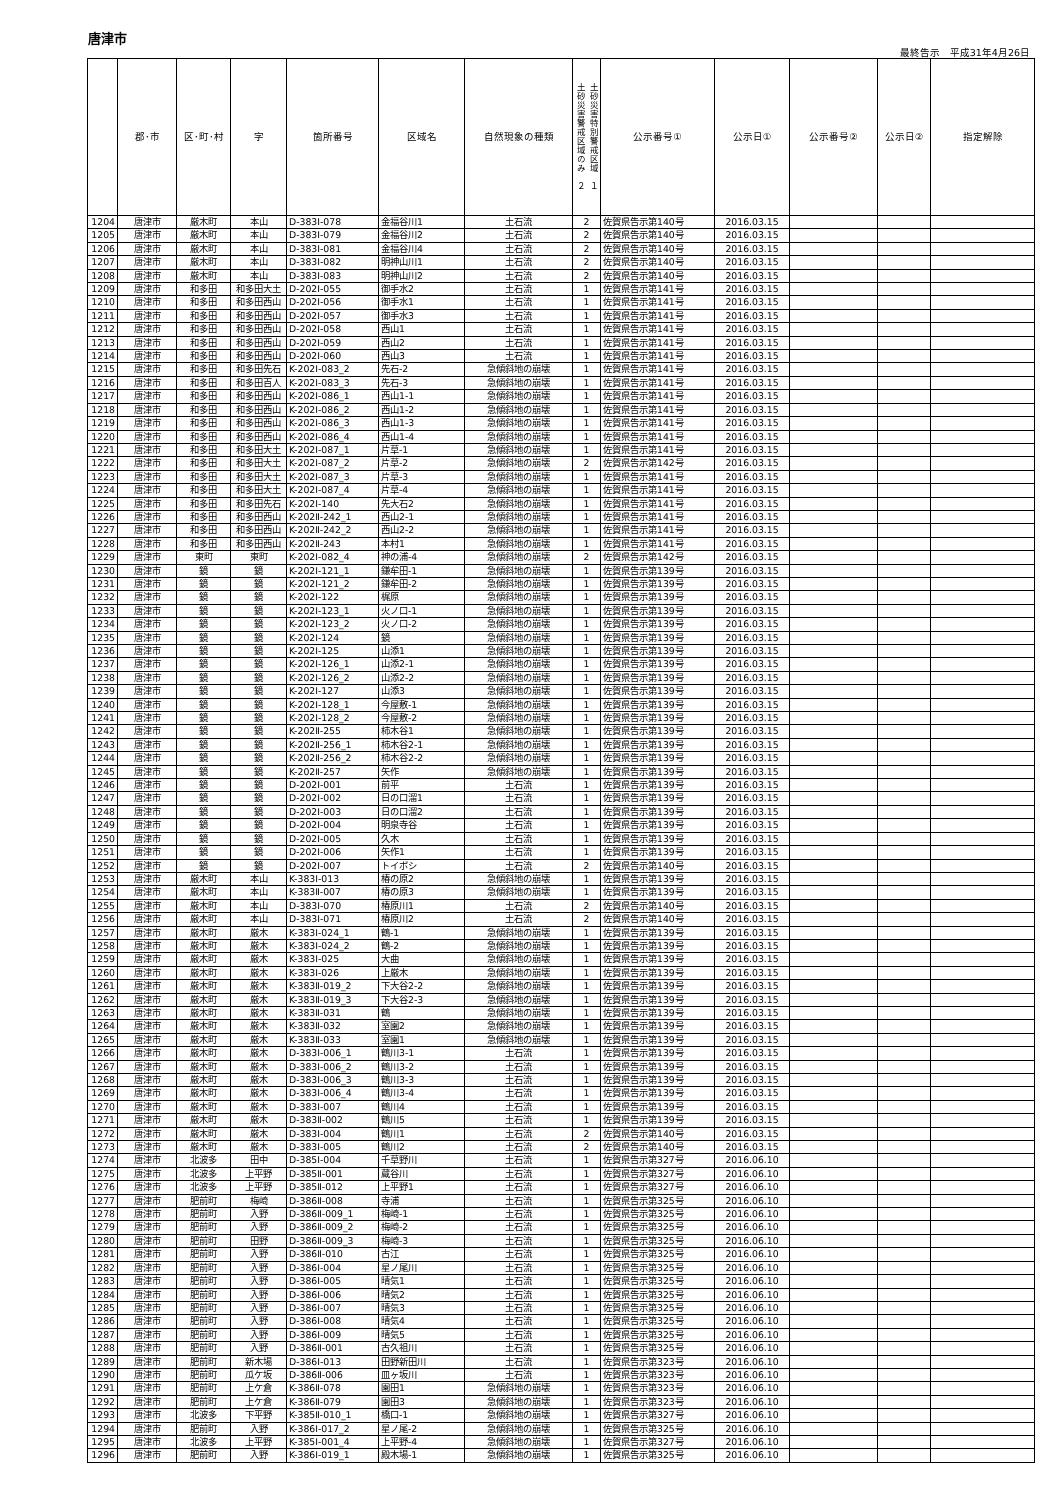唐津市
最終告示　平成31年4月26日
| | 郡･市 | 区･町･村 | 字 | 箇所番号 | 区域名 | 自然現象の種類 | 土砂災害警戒区域のみ ２ 土砂災害特別警戒区域 １ | 公示番号① | 公示日① | 公示番号② | 公示日② | 指定解除 |
| --- | --- | --- | --- | --- | --- | --- | --- | --- | --- | --- | --- | --- |
| 1204 | 唐津市 | 厳木町 | 本山 | D-383Ⅰ-078 | 金福谷川1 | 土石流 | 2 | 佐賀県告示第140号 | 2016.03.15 | | | |
| 1205 | 唐津市 | 厳木町 | 本山 | D-383Ⅰ-079 | 金福谷川2 | 土石流 | 2 | 佐賀県告示第140号 | 2016.03.15 | | | |
| 1206 | 唐津市 | 厳木町 | 本山 | D-383Ⅰ-081 | 金福谷川4 | 土石流 | 2 | 佐賀県告示第140号 | 2016.03.15 | | | |
| 1207 | 唐津市 | 厳木町 | 本山 | D-383Ⅰ-082 | 明神山川1 | 土石流 | 2 | 佐賀県告示第140号 | 2016.03.15 | | | |
| 1208 | 唐津市 | 厳木町 | 本山 | D-383Ⅰ-083 | 明神山川2 | 土石流 | 2 | 佐賀県告示第140号 | 2016.03.15 | | | |
| 1209 | 唐津市 | 和多田 | 和多田大土 | D-202Ⅰ-055 | 御手水2 | 土石流 | 1 | 佐賀県告示第141号 | 2016.03.15 | | | |
| 1210 | 唐津市 | 和多田 | 和多田西山 | D-202Ⅰ-056 | 御手水1 | 土石流 | 1 | 佐賀県告示第141号 | 2016.03.15 | | | |
| 1211 | 唐津市 | 和多田 | 和多田西山 | D-202Ⅰ-057 | 御手水3 | 土石流 | 1 | 佐賀県告示第141号 | 2016.03.15 | | | |
| 1212 | 唐津市 | 和多田 | 和多田西山 | D-202Ⅰ-058 | 西山1 | 土石流 | 1 | 佐賀県告示第141号 | 2016.03.15 | | | |
| 1213 | 唐津市 | 和多田 | 和多田西山 | D-202Ⅰ-059 | 西山2 | 土石流 | 1 | 佐賀県告示第141号 | 2016.03.15 | | | |
| 1214 | 唐津市 | 和多田 | 和多田西山 | D-202Ⅰ-060 | 西山3 | 土石流 | 1 | 佐賀県告示第141号 | 2016.03.15 | | | |
| 1215 | 唐津市 | 和多田 | 和多田先石 | K-202Ⅰ-083_2 | 先石-2 | 急傾斜地の崩壊 | 1 | 佐賀県告示第141号 | 2016.03.15 | | | |
| 1216 | 唐津市 | 和多田 | 和多田百人 | K-202Ⅰ-083_3 | 先石-3 | 急傾斜地の崩壊 | 1 | 佐賀県告示第141号 | 2016.03.15 | | | |
| 1217 | 唐津市 | 和多田 | 和多田西山 | K-202Ⅰ-086_1 | 西山1-1 | 急傾斜地の崩壊 | 1 | 佐賀県告示第141号 | 2016.03.15 | | | |
| 1218 | 唐津市 | 和多田 | 和多田西山 | K-202Ⅰ-086_2 | 西山1-2 | 急傾斜地の崩壊 | 1 | 佐賀県告示第141号 | 2016.03.15 | | | |
| 1219 | 唐津市 | 和多田 | 和多田西山 | K-202Ⅰ-086_3 | 西山1-3 | 急傾斜地の崩壊 | 1 | 佐賀県告示第141号 | 2016.03.15 | | | |
| 1220 | 唐津市 | 和多田 | 和多田西山 | K-202Ⅰ-086_4 | 西山1-4 | 急傾斜地の崩壊 | 1 | 佐賀県告示第141号 | 2016.03.15 | | | |
| 1221 | 唐津市 | 和多田 | 和多田大土 | K-202Ⅰ-087_1 | 片草-1 | 急傾斜地の崩壊 | 1 | 佐賀県告示第141号 | 2016.03.15 | | | |
| 1222 | 唐津市 | 和多田 | 和多田大土 | K-202Ⅰ-087_2 | 片草-2 | 急傾斜地の崩壊 | 2 | 佐賀県告示第142号 | 2016.03.15 | | | |
| 1223 | 唐津市 | 和多田 | 和多田大土 | K-202Ⅰ-087_3 | 片草-3 | 急傾斜地の崩壊 | 1 | 佐賀県告示第141号 | 2016.03.15 | | | |
| 1224 | 唐津市 | 和多田 | 和多田大土 | K-202Ⅰ-087_4 | 片草-4 | 急傾斜地の崩壊 | 1 | 佐賀県告示第141号 | 2016.03.15 | | | |
| 1225 | 唐津市 | 和多田 | 和多田先石 | K-202Ⅰ-140 | 先大石2 | 急傾斜地の崩壊 | 1 | 佐賀県告示第141号 | 2016.03.15 | | | |
| 1226 | 唐津市 | 和多田 | 和多田西山 | K-202Ⅱ-242_1 | 西山2-1 | 急傾斜地の崩壊 | 1 | 佐賀県告示第141号 | 2016.03.15 | | | |
| 1227 | 唐津市 | 和多田 | 和多田西山 | K-202Ⅱ-242_2 | 西山2-2 | 急傾斜地の崩壊 | 1 | 佐賀県告示第141号 | 2016.03.15 | | | |
| 1228 | 唐津市 | 和多田 | 和多田西山 | K-202Ⅱ-243 | 本村1 | 急傾斜地の崩壊 | 1 | 佐賀県告示第141号 | 2016.03.15 | | | |
| 1229 | 唐津市 | 東町 | 東町 | K-202Ⅰ-082_4 | 神の浦-4 | 急傾斜地の崩壊 | 2 | 佐賀県告示第142号 | 2016.03.15 | | | |
| 1230 | 唐津市 | 鏡 | 鏡 | K-202Ⅰ-121_1 | 鎌牟田-1 | 急傾斜地の崩壊 | 1 | 佐賀県告示第139号 | 2016.03.15 | | | |
| 1231 | 唐津市 | 鏡 | 鏡 | K-202Ⅰ-121_2 | 鎌牟田-2 | 急傾斜地の崩壊 | 1 | 佐賀県告示第139号 | 2016.03.15 | | | |
| 1232 | 唐津市 | 鏡 | 鏡 | K-202Ⅰ-122 | 梶原 | 急傾斜地の崩壊 | 1 | 佐賀県告示第139号 | 2016.03.15 | | | |
| 1233 | 唐津市 | 鏡 | 鏡 | K-202Ⅰ-123_1 | 火ノ口-1 | 急傾斜地の崩壊 | 1 | 佐賀県告示第139号 | 2016.03.15 | | | |
| 1234 | 唐津市 | 鏡 | 鏡 | K-202Ⅰ-123_2 | 火ノ口-2 | 急傾斜地の崩壊 | 1 | 佐賀県告示第139号 | 2016.03.15 | | | |
| 1235 | 唐津市 | 鏡 | 鏡 | K-202Ⅰ-124 | 鏡 | 急傾斜地の崩壊 | 1 | 佐賀県告示第139号 | 2016.03.15 | | | |
| 1236 | 唐津市 | 鏡 | 鏡 | K-202Ⅰ-125 | 山添1 | 急傾斜地の崩壊 | 1 | 佐賀県告示第139号 | 2016.03.15 | | | |
| 1237 | 唐津市 | 鏡 | 鏡 | K-202Ⅰ-126_1 | 山添2-1 | 急傾斜地の崩壊 | 1 | 佐賀県告示第139号 | 2016.03.15 | | | |
| 1238 | 唐津市 | 鏡 | 鏡 | K-202Ⅰ-126_2 | 山添2-2 | 急傾斜地の崩壊 | 1 | 佐賀県告示第139号 | 2016.03.15 | | | |
| 1239 | 唐津市 | 鏡 | 鏡 | K-202Ⅰ-127 | 山添3 | 急傾斜地の崩壊 | 1 | 佐賀県告示第139号 | 2016.03.15 | | | |
| 1240 | 唐津市 | 鏡 | 鏡 | K-202Ⅰ-128_1 | 今屋敷-1 | 急傾斜地の崩壊 | 1 | 佐賀県告示第139号 | 2016.03.15 | | | |
| 1241 | 唐津市 | 鏡 | 鏡 | K-202Ⅰ-128_2 | 今屋敷-2 | 急傾斜地の崩壊 | 1 | 佐賀県告示第139号 | 2016.03.15 | | | |
| 1242 | 唐津市 | 鏡 | 鏡 | K-202Ⅱ-255 | 柿木谷1 | 急傾斜地の崩壊 | 1 | 佐賀県告示第139号 | 2016.03.15 | | | |
| 1243 | 唐津市 | 鏡 | 鏡 | K-202Ⅱ-256_1 | 柿木谷2-1 | 急傾斜地の崩壊 | 1 | 佐賀県告示第139号 | 2016.03.15 | | | |
| 1244 | 唐津市 | 鏡 | 鏡 | K-202Ⅱ-256_2 | 柿木谷2-2 | 急傾斜地の崩壊 | 1 | 佐賀県告示第139号 | 2016.03.15 | | | |
| 1245 | 唐津市 | 鏡 | 鏡 | K-202Ⅱ-257 | 矢作 | 急傾斜地の崩壊 | 1 | 佐賀県告示第139号 | 2016.03.15 | | | |
| 1246 | 唐津市 | 鏡 | 鏡 | D-202Ⅰ-001 | 前平 | 土石流 | 1 | 佐賀県告示第139号 | 2016.03.15 | | | |
| 1247 | 唐津市 | 鏡 | 鏡 | D-202Ⅰ-002 | 日の口溜1 | 土石流 | 1 | 佐賀県告示第139号 | 2016.03.15 | | | |
| 1248 | 唐津市 | 鏡 | 鏡 | D-202Ⅰ-003 | 日の口溜2 | 土石流 | 1 | 佐賀県告示第139号 | 2016.03.15 | | | |
| 1249 | 唐津市 | 鏡 | 鏡 | D-202Ⅰ-004 | 明泉寺谷 | 土石流 | 1 | 佐賀県告示第139号 | 2016.03.15 | | | |
| 1250 | 唐津市 | 鏡 | 鏡 | D-202Ⅰ-005 | 久木 | 土石流 | 1 | 佐賀県告示第139号 | 2016.03.15 | | | |
| 1251 | 唐津市 | 鏡 | 鏡 | D-202Ⅰ-006 | 矢作1 | 土石流 | 1 | 佐賀県告示第139号 | 2016.03.15 | | | |
| 1252 | 唐津市 | 鏡 | 鏡 | D-202Ⅰ-007 | トイボシ | 土石流 | 2 | 佐賀県告示第140号 | 2016.03.15 | | | |
| 1253 | 唐津市 | 厳木町 | 本山 | K-383Ⅰ-013 | 椿の原2 | 急傾斜地の崩壊 | 1 | 佐賀県告示第139号 | 2016.03.15 | | | |
| 1254 | 唐津市 | 厳木町 | 本山 | K-383Ⅱ-007 | 椿の原3 | 急傾斜地の崩壊 | 1 | 佐賀県告示第139号 | 2016.03.15 | | | |
| 1255 | 唐津市 | 厳木町 | 本山 | D-383Ⅰ-070 | 椿原川1 | 土石流 | 2 | 佐賀県告示第140号 | 2016.03.15 | | | |
| 1256 | 唐津市 | 厳木町 | 本山 | D-383Ⅰ-071 | 椿原川2 | 土石流 | 2 | 佐賀県告示第140号 | 2016.03.15 | | | |
| 1257 | 唐津市 | 厳木町 | 厳木 | K-383Ⅰ-024_1 | 鶴-1 | 急傾斜地の崩壊 | 1 | 佐賀県告示第139号 | 2016.03.15 | | | |
| 1258 | 唐津市 | 厳木町 | 厳木 | K-383Ⅰ-024_2 | 鶴-2 | 急傾斜地の崩壊 | 1 | 佐賀県告示第139号 | 2016.03.15 | | | |
| 1259 | 唐津市 | 厳木町 | 厳木 | K-383Ⅰ-025 | 大曲 | 急傾斜地の崩壊 | 1 | 佐賀県告示第139号 | 2016.03.15 | | | |
| 1260 | 唐津市 | 厳木町 | 厳木 | K-383Ⅰ-026 | 上厳木 | 急傾斜地の崩壊 | 1 | 佐賀県告示第139号 | 2016.03.15 | | | |
| 1261 | 唐津市 | 厳木町 | 厳木 | K-383Ⅱ-019_2 | 下大谷2-2 | 急傾斜地の崩壊 | 1 | 佐賀県告示第139号 | 2016.03.15 | | | |
| 1262 | 唐津市 | 厳木町 | 厳木 | K-383Ⅱ-019_3 | 下大谷2-3 | 急傾斜地の崩壊 | 1 | 佐賀県告示第139号 | 2016.03.15 | | | |
| 1263 | 唐津市 | 厳木町 | 厳木 | K-383Ⅱ-031 | 鶴 | 急傾斜地の崩壊 | 1 | 佐賀県告示第139号 | 2016.03.15 | | | |
| 1264 | 唐津市 | 厳木町 | 厳木 | K-383Ⅱ-032 | 室園2 | 急傾斜地の崩壊 | 1 | 佐賀県告示第139号 | 2016.03.15 | | | |
| 1265 | 唐津市 | 厳木町 | 厳木 | K-383Ⅱ-033 | 室園1 | 急傾斜地の崩壊 | 1 | 佐賀県告示第139号 | 2016.03.15 | | | |
| 1266 | 唐津市 | 厳木町 | 厳木 | D-383Ⅰ-006_1 | 鶴川3-1 | 土石流 | 1 | 佐賀県告示第139号 | 2016.03.15 | | | |
| 1267 | 唐津市 | 厳木町 | 厳木 | D-383Ⅰ-006_2 | 鶴川3-2 | 土石流 | 1 | 佐賀県告示第139号 | 2016.03.15 | | | |
| 1268 | 唐津市 | 厳木町 | 厳木 | D-383Ⅰ-006_3 | 鶴川3-3 | 土石流 | 1 | 佐賀県告示第139号 | 2016.03.15 | | | |
| 1269 | 唐津市 | 厳木町 | 厳木 | D-383Ⅰ-006_4 | 鶴川3-4 | 土石流 | 1 | 佐賀県告示第139号 | 2016.03.15 | | | |
| 1270 | 唐津市 | 厳木町 | 厳木 | D-383Ⅰ-007 | 鶴川4 | 土石流 | 1 | 佐賀県告示第139号 | 2016.03.15 | | | |
| 1271 | 唐津市 | 厳木町 | 厳木 | D-383Ⅱ-002 | 鶴川5 | 土石流 | 1 | 佐賀県告示第139号 | 2016.03.15 | | | |
| 1272 | 唐津市 | 厳木町 | 厳木 | D-383Ⅰ-004 | 鶴川1 | 土石流 | 2 | 佐賀県告示第140号 | 2016.03.15 | | | |
| 1273 | 唐津市 | 厳木町 | 厳木 | D-383Ⅰ-005 | 鶴川2 | 土石流 | 2 | 佐賀県告示第140号 | 2016.03.15 | | | |
| 1274 | 唐津市 | 北波多 | 田中 | D-385Ⅰ-004 | 千草野川 | 土石流 | 1 | 佐賀県告示第327号 | 2016.06.10 | | | |
| 1275 | 唐津市 | 北波多 | 上平野 | D-385Ⅱ-001 | 蔵谷川 | 土石流 | 1 | 佐賀県告示第327号 | 2016.06.10 | | | |
| 1276 | 唐津市 | 北波多 | 上平野 | D-385Ⅱ-012 | 上平野1 | 土石流 | 1 | 佐賀県告示第327号 | 2016.06.10 | | | |
| 1277 | 唐津市 | 肥前町 | 梅崎 | D-386Ⅱ-008 | 寺浦 | 土石流 | 1 | 佐賀県告示第325号 | 2016.06.10 | | | |
| 1278 | 唐津市 | 肥前町 | 入野 | D-386Ⅱ-009_1 | 梅崎-1 | 土石流 | 1 | 佐賀県告示第325号 | 2016.06.10 | | | |
| 1279 | 唐津市 | 肥前町 | 入野 | D-386Ⅱ-009_2 | 梅崎-2 | 土石流 | 1 | 佐賀県告示第325号 | 2016.06.10 | | | |
| 1280 | 唐津市 | 肥前町 | 田野 | D-386Ⅱ-009_3 | 梅崎-3 | 土石流 | 1 | 佐賀県告示第325号 | 2016.06.10 | | | |
| 1281 | 唐津市 | 肥前町 | 入野 | D-386Ⅱ-010 | 古江 | 土石流 | 1 | 佐賀県告示第325号 | 2016.06.10 | | | |
| 1282 | 唐津市 | 肥前町 | 入野 | D-386Ⅰ-004 | 星ノ尾川 | 土石流 | 1 | 佐賀県告示第325号 | 2016.06.10 | | | |
| 1283 | 唐津市 | 肥前町 | 入野 | D-386Ⅰ-005 | 晴気1 | 土石流 | 1 | 佐賀県告示第325号 | 2016.06.10 | | | |
| 1284 | 唐津市 | 肥前町 | 入野 | D-386Ⅰ-006 | 晴気2 | 土石流 | 1 | 佐賀県告示第325号 | 2016.06.10 | | | |
| 1285 | 唐津市 | 肥前町 | 入野 | D-386Ⅰ-007 | 晴気3 | 土石流 | 1 | 佐賀県告示第325号 | 2016.06.10 | | | |
| 1286 | 唐津市 | 肥前町 | 入野 | D-386Ⅰ-008 | 晴気4 | 土石流 | 1 | 佐賀県告示第325号 | 2016.06.10 | | | |
| 1287 | 唐津市 | 肥前町 | 入野 | D-386Ⅰ-009 | 晴気5 | 土石流 | 1 | 佐賀県告示第325号 | 2016.06.10 | | | |
| 1288 | 唐津市 | 肥前町 | 入野 | D-386Ⅱ-001 | 古久祖川 | 土石流 | 1 | 佐賀県告示第325号 | 2016.06.10 | | | |
| 1289 | 唐津市 | 肥前町 | 新木場 | D-386Ⅰ-013 | 田野新田川 | 土石流 | 1 | 佐賀県告示第323号 | 2016.06.10 | | | |
| 1290 | 唐津市 | 肥前町 | 瓜ケ坂 | D-386Ⅱ-006 | 皿ヶ坂川 | 土石流 | 1 | 佐賀県告示第323号 | 2016.06.10 | | | |
| 1291 | 唐津市 | 肥前町 | 上ケ倉 | K-386Ⅱ-078 | 園田1 | 急傾斜地の崩壊 | 1 | 佐賀県告示第323号 | 2016.06.10 | | | |
| 1292 | 唐津市 | 肥前町 | 上ケ倉 | K-386Ⅱ-079 | 園田3 | 急傾斜地の崩壊 | 1 | 佐賀県告示第323号 | 2016.06.10 | | | |
| 1293 | 唐津市 | 北波多 | 下平野 | K-385Ⅱ-010_1 | 橋口-1 | 急傾斜地の崩壊 | 1 | 佐賀県告示第327号 | 2016.06.10 | | | |
| 1294 | 唐津市 | 肥前町 | 入野 | K-386Ⅰ-017_2 | 星ノ尾-2 | 急傾斜地の崩壊 | 1 | 佐賀県告示第325号 | 2016.06.10 | | | |
| 1295 | 唐津市 | 北波多 | 上平野 | K-385Ⅰ-001_4 | 上平野-4 | 急傾斜地の崩壊 | 1 | 佐賀県告示第327号 | 2016.06.10 | | | |
| 1296 | 唐津市 | 肥前町 | 入野 | K-386Ⅰ-019_1 | 殿木場-1 | 急傾斜地の崩壊 | 1 | 佐賀県告示第325号 | 2016.06.10 | | | |